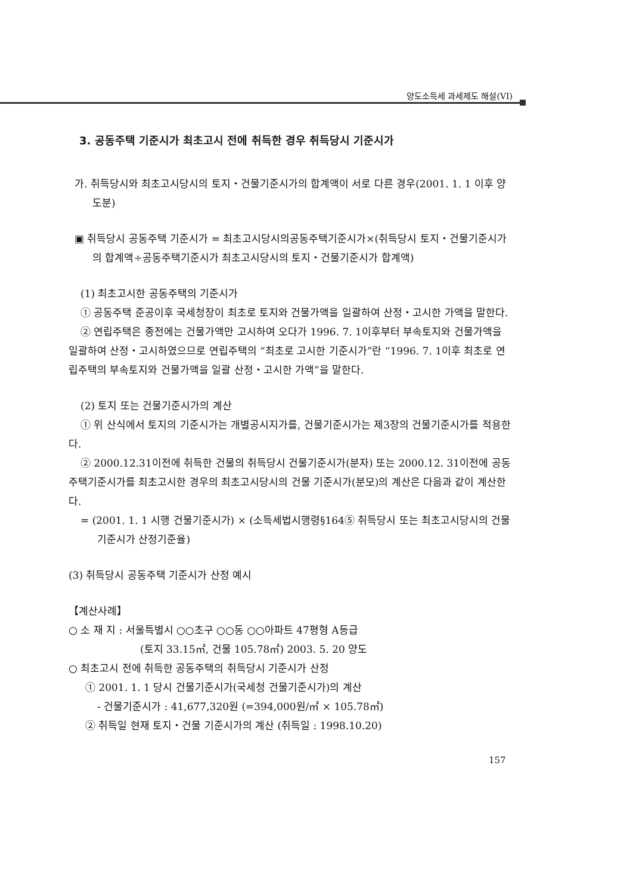양도소득세 과세제도 해설(VI)
3. 공동주택 기준시가 최초고시 전에 취득한 경우 취득당시 기준시가
가. 취득당시와 최초고시당시의 토지・건물기준시가의 합계액이 서로 다른 경우(2001. 1. 1 이후 양도분)
▣ 취득당시 공동주택 기준시가 = 최초고시당시의공동주택기준시가×(취득당시 토지・건물기준시가의 합계액÷공동주택기준시가 최초고시당시의 토지・건물기준시가 합계액)
(1) 최초고시한 공동주택의 기준시가
① 공동주택 준공이후 국세청장이 최초로 토지와 건물가액을 일괄하여 산정・고시한 가액을 말한다.
② 연립주택은 종전에는 건물가액만 고시하여 오다가 1996. 7. 1이후부터 부속토지와 건물가액을 일괄하여 산정・고시하였으므로 연립주택의 “최초로 고시한 기준시가”란 “1996. 7. 1이후 최초로 연립주택의 부속토지와 건물가액을 일괄 산정・고시한 가액”을 말한다.
(2) 토지 또는 건물기준시가의 계산
① 위 산식에서 토지의 기준시가는 개별공시지가를, 건물기준시가는 제3장의 건물기준시가를 적용한다.
② 2000.12.31이전에 취득한 건물의 취득당시 건물기준시가(분자) 또는 2000.12. 31이전에 공동주택기준시가를 최초고시한 경우의 최초고시당시의 건물 기준시가(분모)의 계산은 다음과 같이 계산한다.
= (2001. 1. 1 시행 건물기준시가) × (소득세법시행령§164⑤ 취득당시 또는 최초고시당시의 건물기준시가 산정기준율)
(3) 취득당시 공동주택 기준시가 산정 예시
【계산사례】
○ 소 재 지 : 서울특별시 ○○초구 ○○동 ○○아파트 47평형 A등급
(토지 33.15㎡, 건물 105.78㎡) 2003. 5. 20 양도
○ 최초고시 전에 취득한 공동주택의 취득당시 기준시가 산정
① 2001. 1. 1 당시 건물기준시가(국세청 건물기준시가)의 계산
- 건물기준시가 : 41,677,320원 (=394,000원/㎡ × 105.78㎡)
② 취득일 현재 토지・건물 기준시가의 계산 (취득일 : 1998.10.20)
157